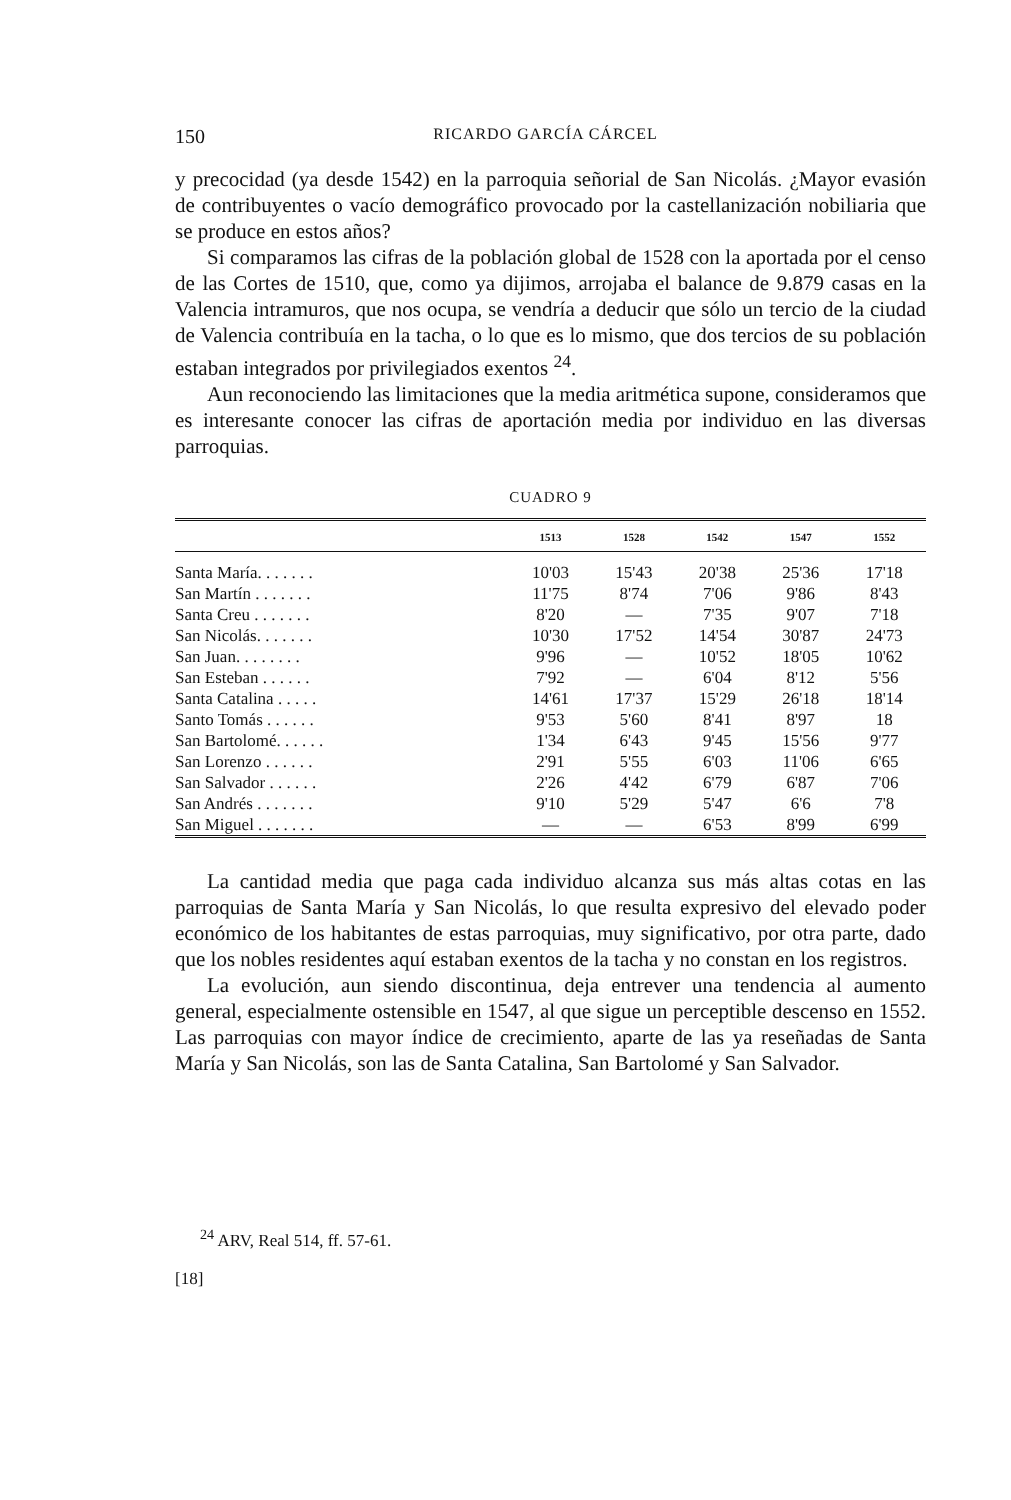150 RICARDO GARCÍA CÁRCEL
y precocidad (ya desde 1542) en la parroquia señorial de San Nicolás. ¿Mayor evasión de contribuyentes o vacío demográfico provocado por la castellanización nobiliaria que se produce en estos años?
Si comparamos las cifras de la población global de 1528 con la aportada por el censo de las Cortes de 1510, que, como ya dijimos, arrojaba el balance de 9.879 casas en la Valencia intramuros, que nos ocupa, se vendría a deducir que sólo un tercio de la ciudad de Valencia contribuía en la tacha, o lo que es lo mismo, que dos tercios de su población estaban integrados por privilegiados exentos <sup>24</sup>.
Aun reconociendo las limitaciones que la media aritmética supone, consideramos que es interesante conocer las cifras de aportación media por individuo en las diversas parroquias.
CUADRO 9
| | 1513 | 1528 | 1542 | 1547 | 1552 |
| --- | --- | --- | --- | --- | --- |
| Santa María. . . . . . . | 10'03 | 15'43 | 20'38 | 25'36 | 17'18 |
| San Martín . . . . . . . | 11'75 | 8'74 | 7'06 | 9'86 | 8'43 |
| Santa Creu . . . . . . . | 8'20 | — | 7'35 | 9'07 | 7'18 |
| San Nicolás. . . . . . . | 10'30 | 17'52 | 14'54 | 30'87 | 24'73 |
| San Juan. . . . . . . . | 9'96 | — | 10'52 | 18'05 | 10'62 |
| San Esteban . . . . . . | 7'92 | — | 6'04 | 8'12 | 5'56 |
| Santa Catalina . . . . . | 14'61 | 17'37 | 15'29 | 26'18 | 18'14 |
| Santo Tomás . . . . . . | 9'53 | 5'60 | 8'41 | 8'97 | 18 |
| San Bartolomé. . . . . . | 1'34 | 6'43 | 9'45 | 15'56 | 9'77 |
| San Lorenzo . . . . . . | 2'91 | 5'55 | 6'03 | 11'06 | 6'65 |
| San Salvador . . . . . . | 2'26 | 4'42 | 6'79 | 6'87 | 7'06 |
| San Andrés . . . . . . . | 9'10 | 5'29 | 5'47 | 6'6 | 7'8 |
| San Miguel . . . . . . . | — | — | 6'53 | 8'99 | 6'99 |
La cantidad media que paga cada individuo alcanza sus más altas cotas en las parroquias de Santa María y San Nicolás, lo que resulta expresivo del elevado poder económico de los habitantes de estas parroquias, muy significativo, por otra parte, dado que los nobles residentes aquí estaban exentos de la tacha y no constan en los registros.
La evolución, aun siendo discontinua, deja entrever una tendencia al aumento general, especialmente ostensible en 1547, al que sigue un perceptible descenso en 1552. Las parroquias con mayor índice de crecimiento, aparte de las ya reseñadas de Santa María y San Nicolás, son las de Santa Catalina, San Bartolomé y San Salvador.
<sup>24</sup> ARV, Real 514, ff. 57-61.
[18]